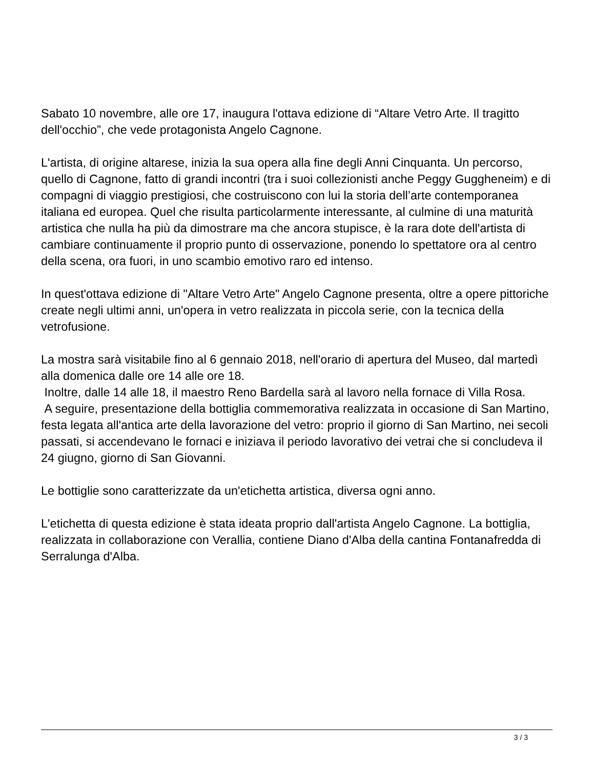Sabato 10 novembre, alle ore 17, inaugura l'ottava edizione di “Altare Vetro Arte. Il tragitto dell'occhio”, che vede protagonista Angelo Cagnone.
L'artista, di origine altarese, inizia la sua opera alla fine degli Anni Cinquanta. Un percorso, quello di Cagnone, fatto di grandi incontri (tra i suoi collezionisti anche Peggy Guggheneim) e di compagni di viaggio prestigiosi, che costruiscono con lui la storia dell’arte contemporanea italiana ed europea. Quel che risulta particolarmente interessante, al culmine di una maturità artistica che nulla ha più da dimostrare ma che ancora stupisce, è la rara dote dell'artista di cambiare continuamente il proprio punto di osservazione, ponendo lo spettatore ora al centro della scena, ora fuori, in uno scambio emotivo raro ed intenso.
In quest'ottava edizione di "Altare Vetro Arte" Angelo Cagnone presenta, oltre a opere pittoriche create negli ultimi anni, un'opera in vetro realizzata in piccola serie, con la tecnica della vetrofusione.
La mostra sarà visitabile fino al 6 gennaio 2018, nell'orario di apertura del Museo, dal martedì alla domenica dalle ore 14 alle ore 18.
Inoltre, dalle 14 alle 18, il maestro Reno Bardella sarà al lavoro nella fornace di Villa Rosa.
A seguire, presentazione della bottiglia commemorativa realizzata in occasione di San Martino, festa legata all'antica arte della lavorazione del vetro: proprio il giorno di San Martino, nei secoli passati, si accendevano le fornaci e iniziava il periodo lavorativo dei vetrai che si concludeva il 24 giugno, giorno di San Giovanni.
Le bottiglie sono caratterizzate da un'etichetta artistica, diversa ogni anno.
L'etichetta di questa edizione è stata ideata proprio dall'artista Angelo Cagnone. La bottiglia, realizzata in collaborazione con Verallia, contiene Diano d'Alba della cantina Fontanafredda di Serralunga d'Alba.
3 / 3